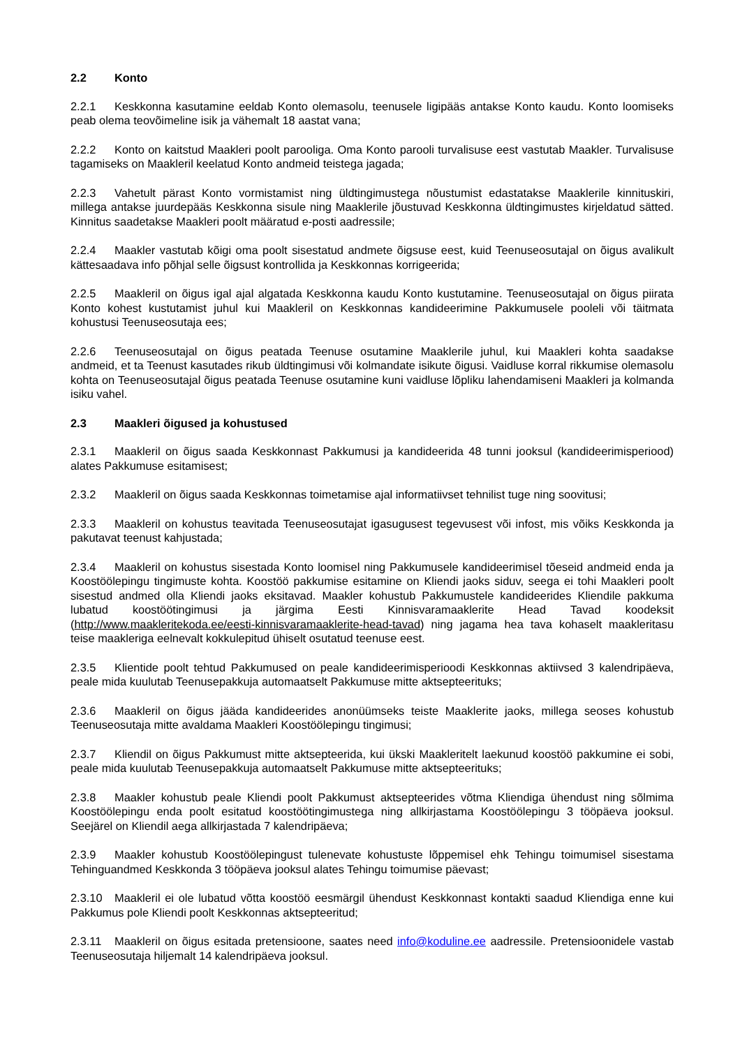2.2 Konto
2.2.1 Keskkonna kasutamine eeldab Konto olemasolu, teenusele ligipääs antakse Konto kaudu. Konto loomiseks peab olema teovõimeline isik ja vähemalt 18 aastat vana;
2.2.2 Konto on kaitstud Maakleri poolt parooliga. Oma Konto parooli turvalisuse eest vastutab Maakler. Turvalisuse tagamiseks on Maakleril keelatud Konto andmeid teistega jagada;
2.2.3 Vahetult pärast Konto vormistamist ning üldtingimustega nõustumist edastatakse Maaklerile kinnituskiri, millega antakse juurdepääs Keskkonna sisule ning Maaklerile jõustuvad Keskkonna üldtingimustes kirjeldatud sätted. Kinnitus saadetakse Maakleri poolt määratud e-posti aadressile;
2.2.4 Maakler vastutab kõigi oma poolt sisestatud andmete õigsuse eest, kuid Teenuseosutajal on õigus avalikult kättesaadava info põhjal selle õigsust kontrollida ja Keskkonnas korrigeerida;
2.2.5 Maakleril on õigus igal ajal algatada Keskkonna kaudu Konto kustutamine. Teenuseosutajal on õigus piirata Konto kohest kustutamist juhul kui Maakleril on Keskkonnas kandideerimine Pakkumusele pooleli või täitmata kohustusi Teenuseosutaja ees;
2.2.6 Teenuseosutajal on õigus peatada Teenuse osutamine Maaklerile juhul, kui Maakleri kohta saadakse andmeid, et ta Teenust kasutades rikub üldtingimusi või kolmandate isikute õigusi. Vaidluse korral rikkumise olemasolu kohta on Teenuseosutajal õigus peatada Teenuse osutamine kuni vaidluse lõpliku lahendamiseni Maakleri ja kolmanda isiku vahel.
2.3 Maakleri õigused ja kohustused
2.3.1 Maakleril on õigus saada Keskkonnast Pakkumusi ja kandideerida 48 tunni jooksul (kandideerimisperiood) alates Pakkumuse esitamisest;
2.3.2 Maakleril on õigus saada Keskkonnas toimetamise ajal informatiivset tehnilist tuge ning soovitusi;
2.3.3 Maakleril on kohustus teavitada Teenuseosutajat igasugusest tegevusest või infost, mis võiks Keskkonda ja pakutavat teenust kahjustada;
2.3.4 Maakleril on kohustus sisestada Konto loomisel ning Pakkumusele kandideerimisel tõeseid andmeid enda ja Koostöölepingu tingimuste kohta. Koostöö pakkumise esitamine on Kliendi jaoks siduv, seega ei tohi Maakleri poolt sisestud andmed olla Kliendi jaoks eksitavad. Maakler kohustub Pakkumustele kandideerides Kliendile pakkuma lubatud koostöötingimusi ja järgima Eesti Kinnisvaramaaklerite Head Tavad koodeksit (http://www.maakleritekoda.ee/eesti-kinnisvaramaaklerite-head-tavad) ning jagama hea tava kohaselt maakleritasu teise maakleriga eelnevalt kokkulepitud ühiselt osutatud teenuse eest.
2.3.5 Klientide poolt tehtud Pakkumused on peale kandideerimisperioodi Keskkonnas aktiivsed 3 kalendripäeva, peale mida kuulutab Teenusepakkuja automaatselt Pakkumuse mitte aktsepteerituks;
2.3.6 Maakleril on õigus jääda kandideerides anonüümseks teiste Maaklerite jaoks, millega seoses kohustub Teenuseosutaja mitte avaldama Maakleri Koostöölepingu tingimusi;
2.3.7 Kliendil on õigus Pakkumust mitte aktsepteerida, kui ükski Maakleritelt laekunud koostöö pakkumine ei sobi, peale mida kuulutab Teenusepakkuja automaatselt Pakkumuse mitte aktsepteerituks;
2.3.8 Maakler kohustub peale Kliendi poolt Pakkumust aktsepteerides võtma Kliendiga ühendust ning sõlmima Koostöölepingu enda poolt esitatud koostöötingimustega ning allkirjastama Koostöölepingu 3 tööpäeva jooksul. Seejärel on Kliendil aega allkirjastada 7 kalendripäeva;
2.3.9 Maakler kohustub Koostöölepingust tulenevate kohustuste lõppemisel ehk Tehingu toimumisel sisestama Tehinguandmed Keskkonda 3 tööpäeva jooksul alates Tehingu toimumise päevast;
2.3.10 Maakleril ei ole lubatud võtta koostöö eesmärgil ühendust Keskkonnast kontakti saadud Kliendiga enne kui Pakkumus pole Kliendi poolt Keskkonnas aktsepteeritud;
2.3.11 Maakleril on õigus esitada pretensioone, saates need info@koduline.ee aadressile. Pretensioonidele vastab Teenuseosutaja hiljemalt 14 kalendripäeva jooksul.